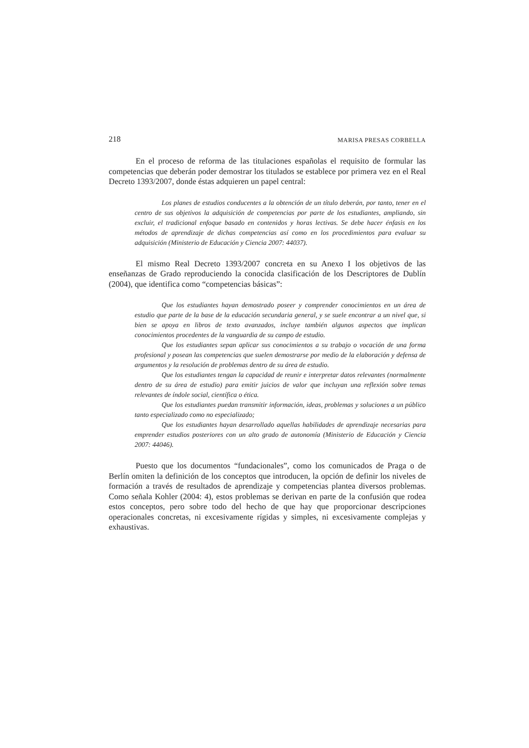218 MARISA PRESAS CORBELLA
En el proceso de reforma de las titulaciones españolas el requisito de formular las competencias que deberán poder demostrar los titulados se establece por primera vez en el Real Decreto 1393/2007, donde éstas adquieren un papel central:
Los planes de estudios conducentes a la obtención de un título deberán, por tanto, tener en el centro de sus objetivos la adquisición de competencias por parte de los estudiantes, ampliando, sin excluir, el tradicional enfoque basado en contenidos y horas lectivas. Se debe hacer énfasis en los métodos de aprendizaje de dichas competencias así como en los procedimientos para evaluar su adquisición (Ministerio de Educación y Ciencia 2007: 44037).
El mismo Real Decreto 1393/2007 concreta en su Anexo I los objetivos de las enseñanzas de Grado reproduciendo la conocida clasificación de los Descriptores de Dublín (2004), que identifica como “competencias básicas”:
Que los estudiantes hayan demostrado poseer y comprender conocimientos en un área de estudio que parte de la base de la educación secundaria general, y se suele encontrar a un nivel que, si bien se apoya en libros de texto avanzados, incluye también algunos aspectos que implican conocimientos procedentes de la vanguardia de su campo de estudio.
Que los estudiantes sepan aplicar sus conocimientos a su trabajo o vocación de una forma profesional y posean las competencias que suelen demostrarse por medio de la elaboración y defensa de argumentos y la resolución de problemas dentro de su área de estudio.
Que los estudiantes tengan la capacidad de reunir e interpretar datos relevantes (normalmente dentro de su área de estudio) para emitir juicios de valor que incluyan una reflexión sobre temas relevantes de índole social, científica o ética.
Que los estudiantes puedan transmitir información, ideas, problemas y soluciones a un público tanto especializado como no especializado;
Que los estudiantes hayan desarrollado aquellas habilidades de aprendizaje necesarias para emprender estudios posteriores con un alto grado de autonomía (Ministerio de Educación y Ciencia 2007: 44046).
Puesto que los documentos “fundacionales”, como los comunicados de Praga o de Berlín omiten la definición de los conceptos que introducen, la opción de definir los niveles de formación a través de resultados de aprendizaje y competencias plantea diversos problemas. Como señala Kohler (2004: 4), estos problemas se derivan en parte de la confusión que rodea estos conceptos, pero sobre todo del hecho de que hay que proporcionar descripciones operacionales concretas, ni excesivamente rígidas y simples, ni excesivamente complejas y exhaustivas.